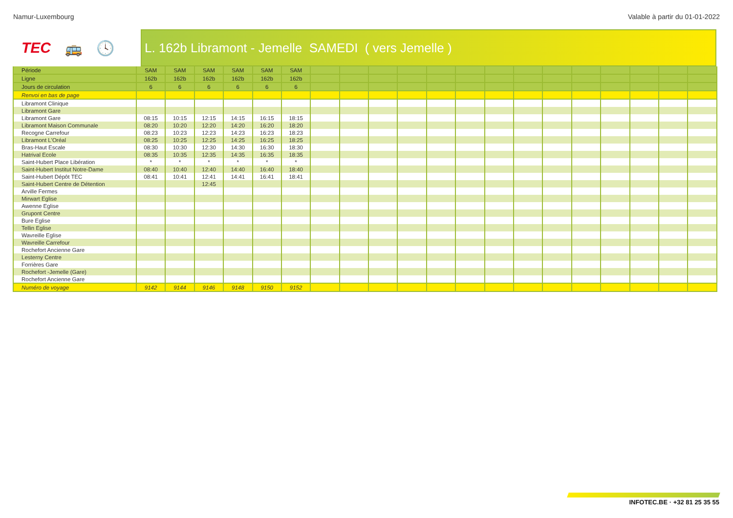Namur-Luxembourg Valable à partir du 01-01-2022
TEC 🚌 🕓
L. 162b Libramont - Jemelle SAMEDI ( vers Jemelle )
| Période | SAM | SAM | SAM | SAM | SAM | SAM | | | | | | | | | | | | | | |
| --- | --- | --- | --- | --- | --- | --- | --- | --- | --- | --- | --- | --- | --- | --- | --- | --- | --- | --- | --- | --- |
| Ligne | 162b | 162b | 162b | 162b | 162b | 162b | | | | | | | | | | | | | | |
| Jours de circulation | 6 | 6 | 6 | 6 | 6 | 6 | | | | | | | | | | | | | | |
| Renvoi en bas de page | | | | | | | | | | | | | | | | | | | | |
| Libramont Clinique | | | | | | | | | | | | | | | | | | | | |
| Libramont Gare | | | | | | | | | | | | | | | | | | | | |
| Libramont Gare | 08:15 | 10:15 | 12:15 | 14:15 | 16:15 | 18:15 | | | | | | | | | | | | | | |
| Libramont Maison Communale | 08:20 | 10:20 | 12:20 | 14:20 | 16:20 | 18:20 | | | | | | | | | | | | | | |
| Recogne Carrefour | 08:23 | 10:23 | 12:23 | 14:23 | 16:23 | 18:23 | | | | | | | | | | | | | | |
| Libramont L'Oréal | 08:25 | 10:25 | 12:25 | 14:25 | 16:25 | 18:25 | | | | | | | | | | | | | | |
| Bras-Haut Escale | 08:30 | 10:30 | 12:30 | 14:30 | 16:30 | 18:30 | | | | | | | | | | | | | | |
| Hatrival Ecole | 08:35 | 10:35 | 12:35 | 14:35 | 16:35 | 18:35 | | | | | | | | | | | | | | |
| Saint-Hubert Place Libération | * | * | * | * | * | * | | | | | | | | | | | | | | |
| Saint-Hubert Institut Notre-Dame | 08:40 | 10:40 | 12:40 | 14:40 | 16:40 | 18:40 | | | | | | | | | | | | | | |
| Saint-Hubert Dépôt TEC | 08:41 | 10:41 | 12:41 | 14:41 | 16:41 | 18:41 | | | | | | | | | | | | | | |
| Saint-Hubert Centre de Détention | | | 12:45 | | | | | | | | | | | | | | | | | |
| Arville Fermes | | | | | | | | | | | | | | | | | | | | |
| Mirwart Eglise | | | | | | | | | | | | | | | | | | | | |
| Awenne Eglise | | | | | | | | | | | | | | | | | | | | |
| Grupont Centre | | | | | | | | | | | | | | | | | | | | |
| Bure Eglise | | | | | | | | | | | | | | | | | | | | |
| Tellin Eglise | | | | | | | | | | | | | | | | | | | | |
| Wavreille Eglise | | | | | | | | | | | | | | | | | | | | |
| Wavreille Carrefour | | | | | | | | | | | | | | | | | | | | |
| Rochefort Ancienne Gare | | | | | | | | | | | | | | | | | | | | |
| Lesterny Centre | | | | | | | | | | | | | | | | | | | | |
| Forrières Gare | | | | | | | | | | | | | | | | | | | | |
| Rochefort -Jemelle (Gare) | | | | | | | | | | | | | | | | | | | | |
| Rochefort Ancienne Gare | | | | | | | | | | | | | | | | | | | | |
| Numéro de voyage | 9142 | 9144 | 9146 | 9148 | 9150 | 9152 | | | | | | | | | | | | | | |
INFOTEC.BE · +32 81 25 35 55